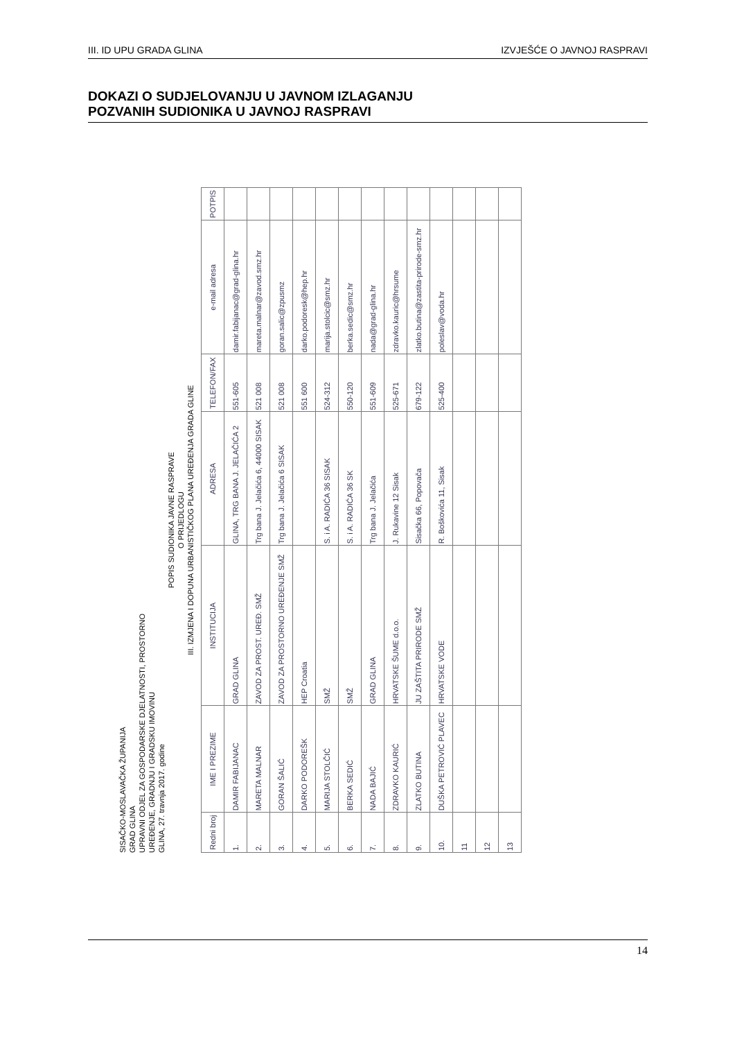III. ID UPU GRADA GLINA IZVJEŠĆE O JAVNOJ RASPRAVI
DOKAZI O SUDJELOVANJU U JAVNOM IZLAGANJU
POZVANIH SUDIONIKA U JAVNOJ RASPRAVI
SISAČKO-MOSLAVAČKA ŽUPANIJA
GRAD GLINA
UPRAVNI ODJEL ZA GOSPODARSKE DJELATNOSTI, PROSTORNO
UREĐENJE, GRADNJU I GRADSKU IMOVINU
GLINA, 27. travnja 2017. godine
POPIS SUDIONIKA JAVNE RASPRAVE
O PRIJEDLOGU
III. IZMJENA I DOPUNA URBANISTIČKOG PLANA UREĐENJA GRADA GLINE
| Redni broj | IME I PREZIME | INSTITUCIJA | ADRESA | TELEFON/FAX | e-mail adresa | POTPIS |
| --- | --- | --- | --- | --- | --- | --- |
| 1. | DAMIR FABIJANAC | GRAD GLINA | GLINA, TRG BANA J. JELAČIĆA 2 | 551-605 | damir.fabijanac@grad-glina.hr | |
| 2. | MARETA MALNAR | ZAVOD ZA PROST. UREĐ. SMŽ | Trg bana J. Jelačića 6, 44000 SISAK | 521 008 | mareta.malnar@zavod.smz.hr | |
| 3. | GORAN ŠALIĆ | ZAVOD ZA PROSTORNO UREĐENJE SMŽ | Trg bana J. Jelačića 6 SISAK | 521 008 | goran.salic@zpusmz | |
| 4. | DARKO PODOREŠK | HEP Croatia | | 551 600 | darko.podoresk@hep.hr | |
| 5. | MARIJA STOLČIĆ | SMŽ | S. i A. RADIĆA 36 SISAK | 524-312 | marija.stolcic@smz.hr | |
| 6. | BERKA SEDIĆ | SMŽ | S. i A. RADIĆA 36 SK | 550-120 | berka.sedic@smz.hr | |
| 7. | NADA BAJIĆ | GRAD GLINA | Trg bana J. Jelačića | 551-609 | nada@grad-glina.hr | |
| 8. | ZDRAVKO KAURIĆ | HRVATSKE ŠUME d.o.o. | J. Rukavine 12 Sisak | 525-671 | zdravko.kauric@hrsume | |
| 9. | ZLATKO BUTINA | JU ZAŠTITA PRIRODE SMŽ | Sisačka 66, Popovača | 679-122 | zlatko.butina@zastita-prirode-smz.hr | |
| 10. | DUŠKA PETROVIĆ PLAVEC | HRVATSKE VODE | R. Boškovića 11, Sisak | 525-400 | poleslav@voda.hr | |
| 11 | | | | | | |
| 12 | | | | | | |
| 13 | | | | | | |
14